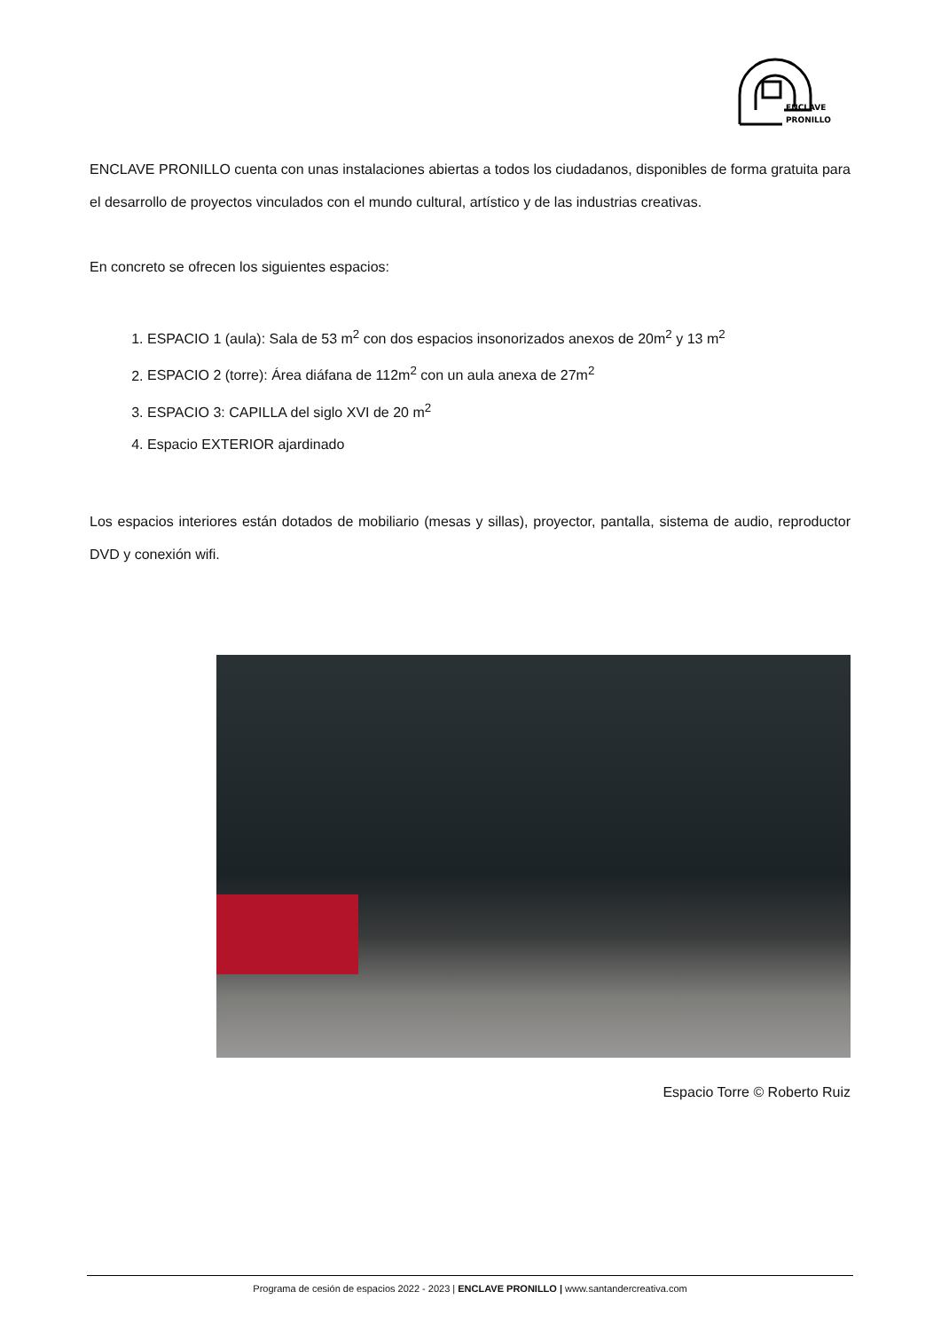ENCLAVE
PRONILLO
ENCLAVE PRONILLO cuenta con unas instalaciones abiertas a todos los ciudadanos, disponibles de forma gratuita para el desarrollo de proyectos vinculados con el mundo cultural, artístico y de las industrias creativas.
En concreto se ofrecen los siguientes espacios:
1. ESPACIO 1 (aula): Sala de 53 m<sup>2</sup> con dos espacios insonorizados anexos de 20m<sup>2</sup> y 13 m<sup>2</sup>
2. ESPACIO 2 (torre): Área diáfana de 112m<sup>2</sup> con un aula anexa de 27m<sup>2</sup>
3. ESPACIO 3: CAPILLA del siglo XVI de 20 m<sup>2</sup>
4. Espacio EXTERIOR ajardinado
Los espacios interiores están dotados de mobiliario (mesas y sillas), proyector, pantalla, sistema de audio, reproductor DVD y conexión wifi.
Espacio Torre © Roberto Ruiz
Programa de cesión de espacios 2022 - 2023 | ENCLAVE PRONILLO | www.santandercreativa.com